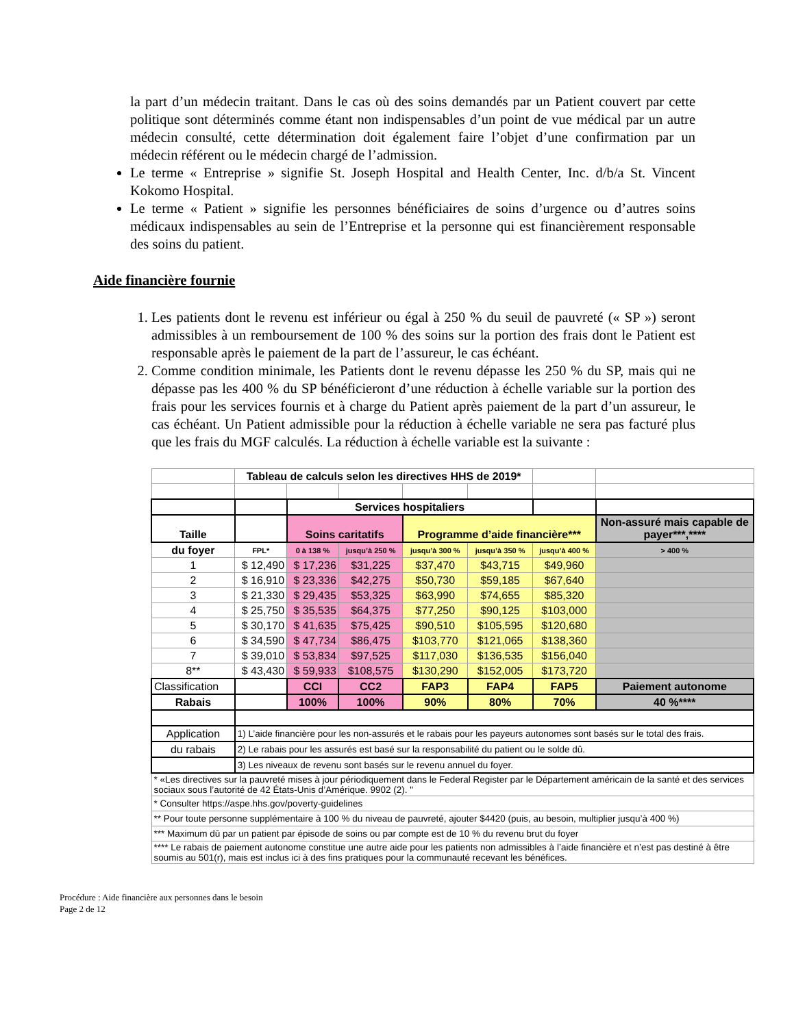la part d’un médecin traitant. Dans le cas où des soins demandés par un Patient couvert par cette politique sont déterminés comme étant non indispensables d’un point de vue médical par un autre médecin consulté, cette détermination doit également faire l’objet d’une confirmation par un médecin référent ou le médecin chargé de l’admission.
Le terme « Entreprise » signifie St. Joseph Hospital and Health Center, Inc. d/b/a St. Vincent Kokomo Hospital.
Le terme « Patient » signifie les personnes bénéficiaires de soins d’urgence ou d’autres soins médicaux indispensables au sein de l’Entreprise et la personne qui est financièrement responsable des soins du patient.
Aide financière fournie
1. Les patients dont le revenu est inférieur ou égal à 250 % du seuil de pauvreté (« SP ») seront admissibles à un remboursement de 100 % des soins sur la portion des frais dont le Patient est responsable après le paiement de la part de l’assureur, le cas échéant.
2. Comme condition minimale, les Patients dont le revenu dépasse les 250 % du SP, mais qui ne dépasse pas les 400 % du SP bénéficieront d’une réduction à échelle variable sur la portion des frais pour les services fournis et à charge du Patient après paiement de la part d’un assureur, le cas échéant. Un Patient admissible pour la réduction à échelle variable ne sera pas facturé plus que les frais du MGF calculés. La réduction à échelle variable est la suivante :
| | Tableau de calculs selon les directives HHS de 2019* | | | | | | |
| | | Services hospitaliers | | | | | |
| Taille | | Soins caritatifs | | Programme d’aide financière*** | | | Non-assuré mais capable de payer***,**** |
| du foyer | FPL* | 0 à 138 % | jusqu’à 250 % | jusqu’à 300 % | jusqu’à 350 % | jusqu’à 400 % | > 400 % |
| 1 | $ 12,490 | $ 17,236 | $31,225 | $37,470 | $43,715 | $49,960 | |
| 2 | $ 16,910 | $ 23,336 | $42,275 | $50,730 | $59,185 | $67,640 | |
| 3 | $ 21,330 | $ 29,435 | $53,325 | $63,990 | $74,655 | $85,320 | |
| 4 | $ 25,750 | $ 35,535 | $64,375 | $77,250 | $90,125 | $103,000 | |
| 5 | $ 30,170 | $ 41,635 | $75,425 | $90,510 | $105,595 | $120,680 | |
| 6 | $ 34,590 | $ 47,734 | $86,475 | $103,770 | $121,065 | $138,360 | |
| 7 | $ 39,010 | $ 53,834 | $97,525 | $117,030 | $136,535 | $156,040 | |
| 8** | $ 43,430 | $ 59,933 | $108,575 | $130,290 | $152,005 | $173,720 | |
| Classification | | CCI | CC2 | FAP3 | FAP4 | FAP5 | Paiement autonome |
| Rabais | | 100% | 100% | 90% | 80% | 70% | 40 %**** |
| Application | 1) L’aide financière pour les non-assurés et le rabais pour les payeurs autonomes sont basés sur le total des frais. | | | | | | |
| du rabais | 2) Le rabais pour les assurés est basé sur la responsabilité du patient ou le solde dû. | | | | | | |
| | 3) Les niveaux de revenu sont basés sur le revenu annuel du foyer. | | | | | | |
| * «Les directives sur la pauvreté mises à jour périodiquement dans le Federal Register par le Département américain de la santé et des services sociaux sous l’autorité de 42 États-Unis d’Amérique. 9902 (2). " | | | | | | | |
| * Consulter https://aspe.hhs.gov/poverty-guidelines | | | | | | | |
| ** Pour toute personne supplémentaire à 100 % du niveau de pauvreté, ajouter $4420 (puis, au besoin, multiplier jusqu’à 400 %) | | | | | | | |
| *** Maximum dû par un patient par épisode de soins ou par compte est de 10 % du revenu brut du foyer | | | | | | | |
| **** Le rabais de paiement autonome constitue une autre aide pour les patients non admissibles à l’aide financière et n’est pas destiné à être soumis au 501(r), mais est inclus ici à des fins pratiques pour la communauté recevant les bénéfices. | | | | | | | |
Procédure : Aide financière aux personnes dans le besoin
Page 2 de 12